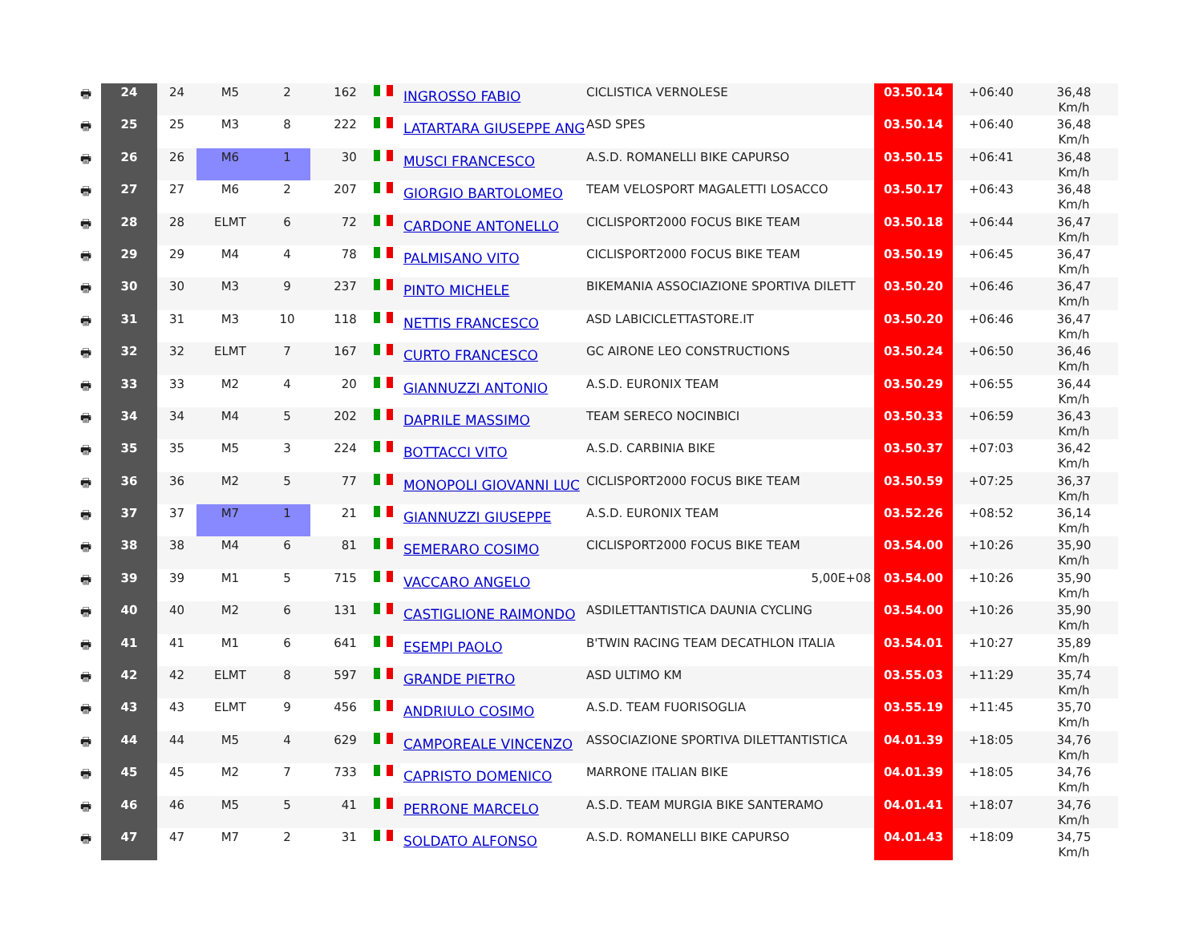| 🖶 | 24 | 24 | M5 | 2 | 162 | | INGROSSO FABIO | CICLISTICA VERNOLESE | 03.50.14 | +06:40 | 36,48 Km/h |
| 🖶 | 25 | 25 | M3 | 8 | 222 | | LATARTARA GIUSEPPE ANG | ASD SPES | 03.50.14 | +06:40 | 36,48 Km/h |
| 🖶 | 26 | 26 | M6 | 1 | 30 | | MUSCI FRANCESCO | A.S.D. ROMANELLI BIKE CAPURSO | 03.50.15 | +06:41 | 36,48 Km/h |
| 🖶 | 27 | 27 | M6 | 2 | 207 | | GIORGIO BARTOLOMEO | TEAM VELOSPORT MAGALETTI LOSACCO | 03.50.17 | +06:43 | 36,48 Km/h |
| 🖶 | 28 | 28 | ELMT | 6 | 72 | | CARDONE ANTONELLO | CICLISPORT2000 FOCUS BIKE TEAM | 03.50.18 | +06:44 | 36,47 Km/h |
| 🖶 | 29 | 29 | M4 | 4 | 78 | | PALMISANO VITO | CICLISPORT2000 FOCUS BIKE TEAM | 03.50.19 | +06:45 | 36,47 Km/h |
| 🖶 | 30 | 30 | M3 | 9 | 237 | | PINTO MICHELE | BIKEMANIA ASSOCIAZIONE SPORTIVA DILETT | 03.50.20 | +06:46 | 36,47 Km/h |
| 🖶 | 31 | 31 | M3 | 10 | 118 | | NETTIS FRANCESCO | ASD LABICICLETTASTORE.IT | 03.50.20 | +06:46 | 36,47 Km/h |
| 🖶 | 32 | 32 | ELMT | 7 | 167 | | CURTO FRANCESCO | GC AIRONE LEO CONSTRUCTIONS | 03.50.24 | +06:50 | 36,46 Km/h |
| 🖶 | 33 | 33 | M2 | 4 | 20 | | GIANNUZZI ANTONIO | A.S.D. EURONIX TEAM | 03.50.29 | +06:55 | 36,44 Km/h |
| 🖶 | 34 | 34 | M4 | 5 | 202 | | DAPRILE MASSIMO | TEAM SERECO NOCINBICI | 03.50.33 | +06:59 | 36,43 Km/h |
| 🖶 | 35 | 35 | M5 | 3 | 224 | | BOTTACCI VITO | A.S.D. CARBINIA BIKE | 03.50.37 | +07:03 | 36,42 Km/h |
| 🖶 | 36 | 36 | M2 | 5 | 77 | | MONOPOLI GIOVANNI LUC | CICLISPORT2000 FOCUS BIKE TEAM | 03.50.59 | +07:25 | 36,37 Km/h |
| 🖶 | 37 | 37 | M7 | 1 | 21 | | GIANNUZZI GIUSEPPE | A.S.D. EURONIX TEAM | 03.52.26 | +08:52 | 36,14 Km/h |
| 🖶 | 38 | 38 | M4 | 6 | 81 | | SEMERARO COSIMO | CICLISPORT2000 FOCUS BIKE TEAM | 03.54.00 | +10:26 | 35,90 Km/h |
| 🖶 | 39 | 39 | M1 | 5 | 715 | | VACCARO ANGELO | 5,00E+08 | 03.54.00 | +10:26 | 35,90 Km/h |
| 🖶 | 40 | 40 | M2 | 6 | 131 | | CASTIGLIONE RAIMONDO | ASDILETTANTISTICA DAUNIA CYCLING | 03.54.00 | +10:26 | 35,90 Km/h |
| 🖶 | 41 | 41 | M1 | 6 | 641 | | ESEMPI PAOLO | B'TWIN RACING TEAM DECATHLON ITALIA | 03.54.01 | +10:27 | 35,89 Km/h |
| 🖶 | 42 | 42 | ELMT | 8 | 597 | | GRANDE PIETRO | ASD ULTIMO KM | 03.55.03 | +11:29 | 35,74 Km/h |
| 🖶 | 43 | 43 | ELMT | 9 | 456 | | ANDRIULO COSIMO | A.S.D. TEAM FUORISOGLIA | 03.55.19 | +11:45 | 35,70 Km/h |
| 🖶 | 44 | 44 | M5 | 4 | 629 | | CAMPOREALE VINCENZO | ASSOCIAZIONE SPORTIVA DILETTANTISTICA | 04.01.39 | +18:05 | 34,76 Km/h |
| 🖶 | 45 | 45 | M2 | 7 | 733 | | CAPRISTO DOMENICO | MARRONE ITALIAN BIKE | 04.01.39 | +18:05 | 34,76 Km/h |
| 🖶 | 46 | 46 | M5 | 5 | 41 | | PERRONE MARCELO | A.S.D. TEAM MURGIA BIKE SANTERAMO | 04.01.41 | +18:07 | 34,76 Km/h |
| 🖶 | 47 | 47 | M7 | 2 | 31 | | SOLDATO ALFONSO | A.S.D. ROMANELLI BIKE CAPURSO | 04.01.43 | +18:09 | 34,75 Km/h |